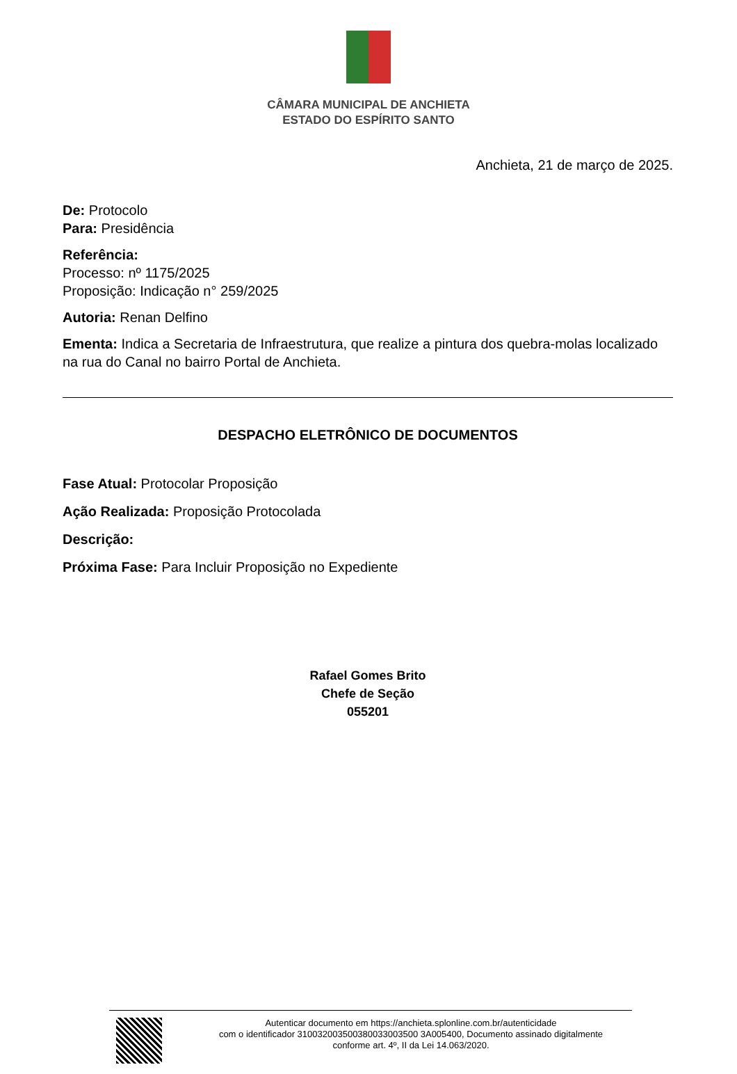CÂMARA MUNICIPAL DE ANCHIETA
ESTADO DO ESPÍRITO SANTO
Anchieta, 21 de março de 2025.
De: Protocolo
Para: Presidência
Referência:
Processo: nº 1175/2025
Proposição: Indicação n° 259/2025
Autoria: Renan Delfino
Ementa: Indica a Secretaria de Infraestrutura, que realize a pintura dos quebra-molas localizado na rua do Canal no bairro Portal de Anchieta.
DESPACHO ELETRÔNICO DE DOCUMENTOS
Fase Atual: Protocolar Proposição
Ação Realizada: Proposição Protocolada
Descrição:
Próxima Fase: Para Incluir Proposição no Expediente
Rafael Gomes Brito
Chefe de Seção
055201
Autenticar documento em https://anchieta.splonline.com.br/autenticidade
com o identificador 310032003500380033003500 3A005400, Documento assinado digitalmente
conforme art. 4º, II da Lei 14.063/2020.